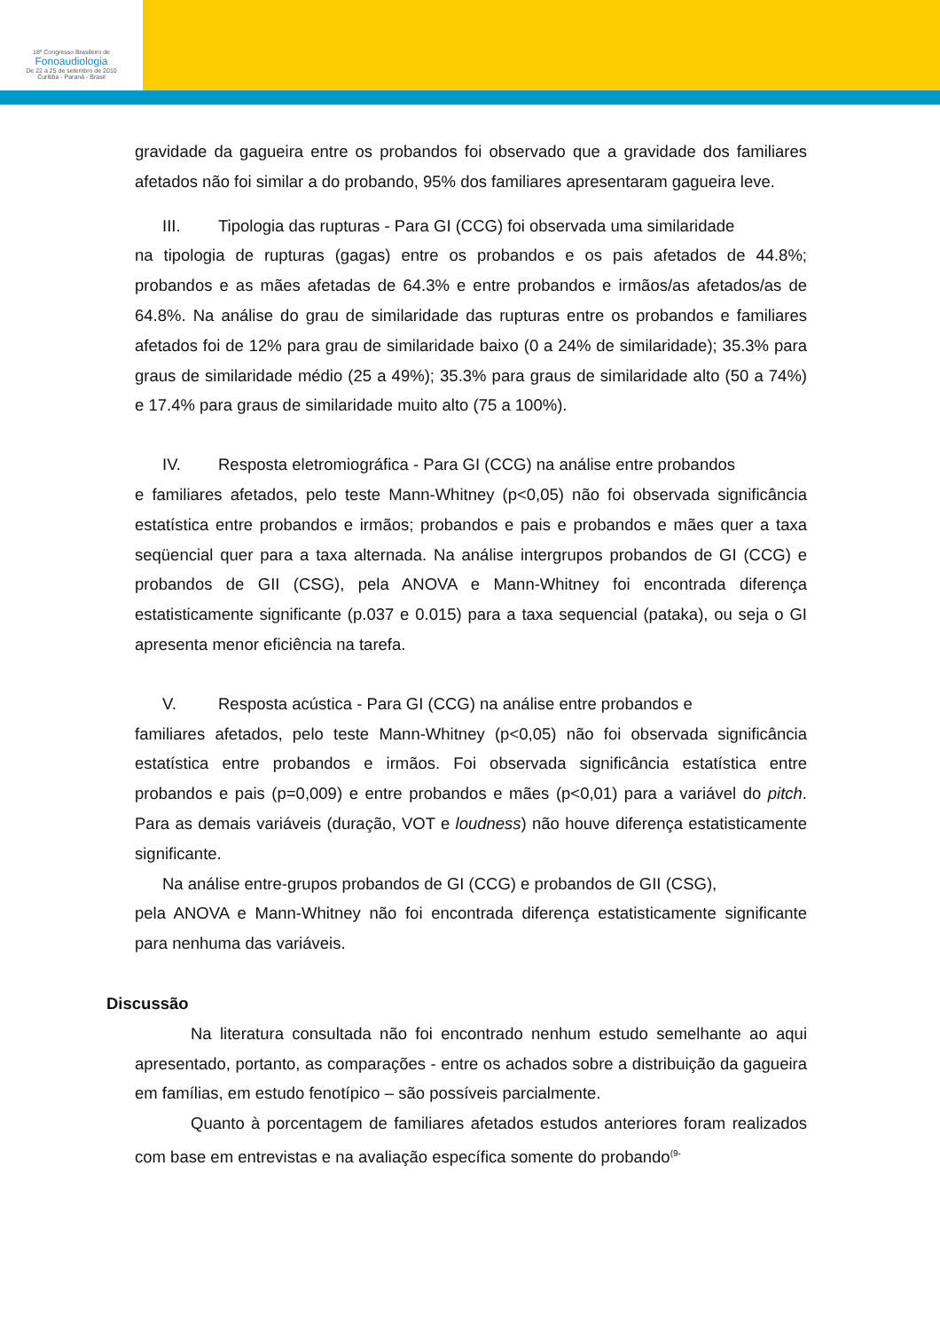18º Congresso Brasileiro de
Fonoaudiologia
De 22 a 25 de setembro de 2010
Curitiba - Paraná - Brasil
gravidade da gagueira entre os probandos foi observado que a gravidade dos familiares afetados não foi similar a do probando, 95% dos familiares apresentaram gagueira leve.
III. Tipologia das rupturas - Para GI (CCG) foi observada uma similaridade
na tipologia de rupturas (gagas) entre os probandos e os pais afetados de 44.8%; probandos e as mães afetadas de 64.3% e entre probandos e irmãos/as afetados/as de 64.8%. Na análise do grau de similaridade das rupturas entre os probandos e familiares afetados foi de 12% para grau de similaridade baixo (0 a 24% de similaridade); 35.3% para graus de similaridade médio (25 a 49%); 35.3% para graus de similaridade alto (50 a 74%) e 17.4% para graus de similaridade muito alto (75 a 100%).
IV. Resposta eletromiográfica - Para GI (CCG) na análise entre probandos
e familiares afetados, pelo teste Mann-Whitney (p<0,05) não foi observada significância estatística entre probandos e irmãos; probandos e pais e probandos e mães quer a taxa seqüencial quer para a taxa alternada. Na análise intergrupos probandos de GI (CCG) e probandos de GII (CSG), pela ANOVA e Mann-Whitney foi encontrada diferença estatisticamente significante (p.037 e 0.015) para a taxa sequencial (pataka), ou seja o GI apresenta menor eficiência na tarefa.
V. Resposta acústica - Para GI (CCG) na análise entre probandos e
familiares afetados, pelo teste Mann-Whitney (p<0,05) não foi observada significância estatística entre probandos e irmãos. Foi observada significância estatística entre probandos e pais (p=0,009) e entre probandos e mães (p<0,01) para a variável do pitch. Para as demais variáveis (duração, VOT e loudness) não houve diferença estatisticamente significante.
Na análise entre-grupos probandos de GI (CCG) e probandos de GII (CSG),
pela ANOVA e Mann-Whitney não foi encontrada diferença estatisticamente significante para nenhuma das variáveis.
Discussão
Na literatura consultada não foi encontrado nenhum estudo semelhante ao aqui apresentado, portanto, as comparações - entre os achados sobre a distribuição da gagueira em famílias, em estudo fenotípico – são possíveis parcialmente.
Quanto à porcentagem de familiares afetados estudos anteriores foram realizados com base em entrevistas e na avaliação específica somente do probando<sup>(9-</sup>